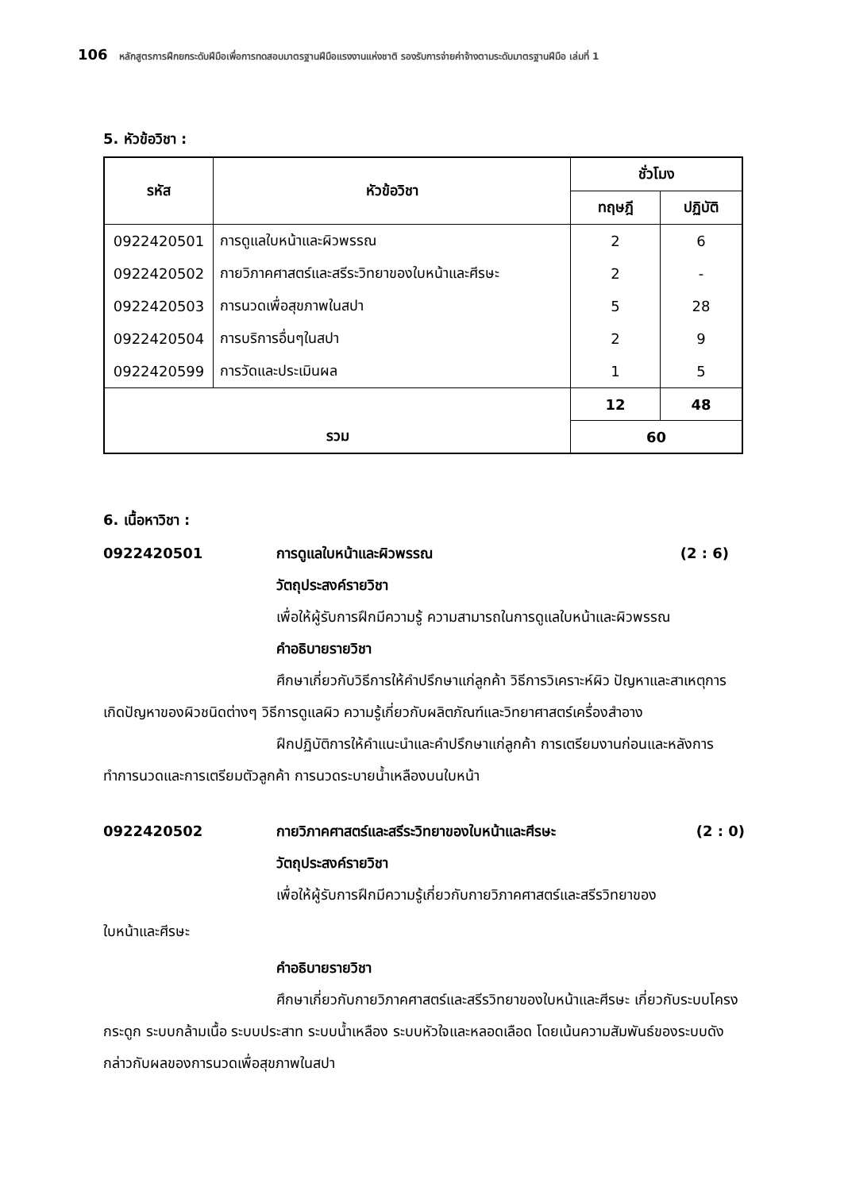106 หลักสูตรการฝึกยกระดับฝีมือเพื่อการทดสอบมาตรฐานฝีมือแรงงานแห่งชาติ รองรับการจ่ายค่าจ้างตามระดับมาตรฐานฝีมือ เล่มที่ 1
5. หัวข้อวิชา :
| รหัส | หัวข้อวิชา | ชั่วโมง | |
| --- | --- | --- | --- |
| | | ทฤษฎี | ปฏิบัติ |
| 0922420501 | การดูแลใบหน้าและผิวพรรณ | 2 | 6 |
| 0922420502 | กายวิภาคศาสตร์และสรีระวิทยาของใบหน้าและศีรษะ | 2 | - |
| 0922420503 | การนวดเพื่อสุขภาพในสปา | 5 | 28 |
| 0922420504 | การบริการอื่นๆในสปา | 2 | 9 |
| 0922420599 | การวัดและประเมินผล | 1 | 5 |
| รวม | | 12 | 48 |
| | | 60 | |
6. เนื้อหาวิชา :
0922420501 การดูแลใบหน้าและผิวพรรณ (2 : 6)
วัตถุประสงค์รายวิชา
เพื่อให้ผู้รับการฝึกมีความรู้ ความสามารถในการดูแลใบหน้าและผิวพรรณ
คำอธิบายรายวิชา
ศึกษาเกี่ยวกับวิธีการให้คำปรึกษาแก่ลูกค้า วิธีการวิเคราะห์ผิว ปัญหาและสาเหตุการเกิดปัญหาของผิวชนิดต่างๆ วิธีการดูแลผิว ความรู้เกี่ยวกับผลิตภัณฑ์และวิทยาศาสตร์เครื่องสำอาง
ฝึกปฏิบัติการให้คำแนะนำและคำปรึกษาแก่ลูกค้า การเตรียมงานก่อนและหลังการทำการนวดและการเตรียมตัวลูกค้า การนวดระบายน้ำเหลืองบนใบหน้า
0922420502 กายวิภาคศาสตร์และสรีระวิทยาของใบหน้าและศีรษะ (2 : 0)
วัตถุประสงค์รายวิชา
เพื่อให้ผู้รับการฝึกมีความรู้เกี่ยวกับกายวิภาคศาสตร์และสรีรวิทยาของ
ใบหน้าและศีรษะ
คำอธิบายรายวิชา
ศึกษาเกี่ยวกับกายวิภาคศาสตร์และสรีรวิทยาของใบหน้าและศีรษะ เกี่ยวกับระบบโครงกระดูก ระบบกล้ามเนื้อ ระบบประสาท ระบบน้ำเหลือง ระบบหัวใจและหลอดเลือด โดยเน้นความสัมพันธ์ของระบบดังกล่าวกับผลของการนวดเพื่อสุขภาพในสปา